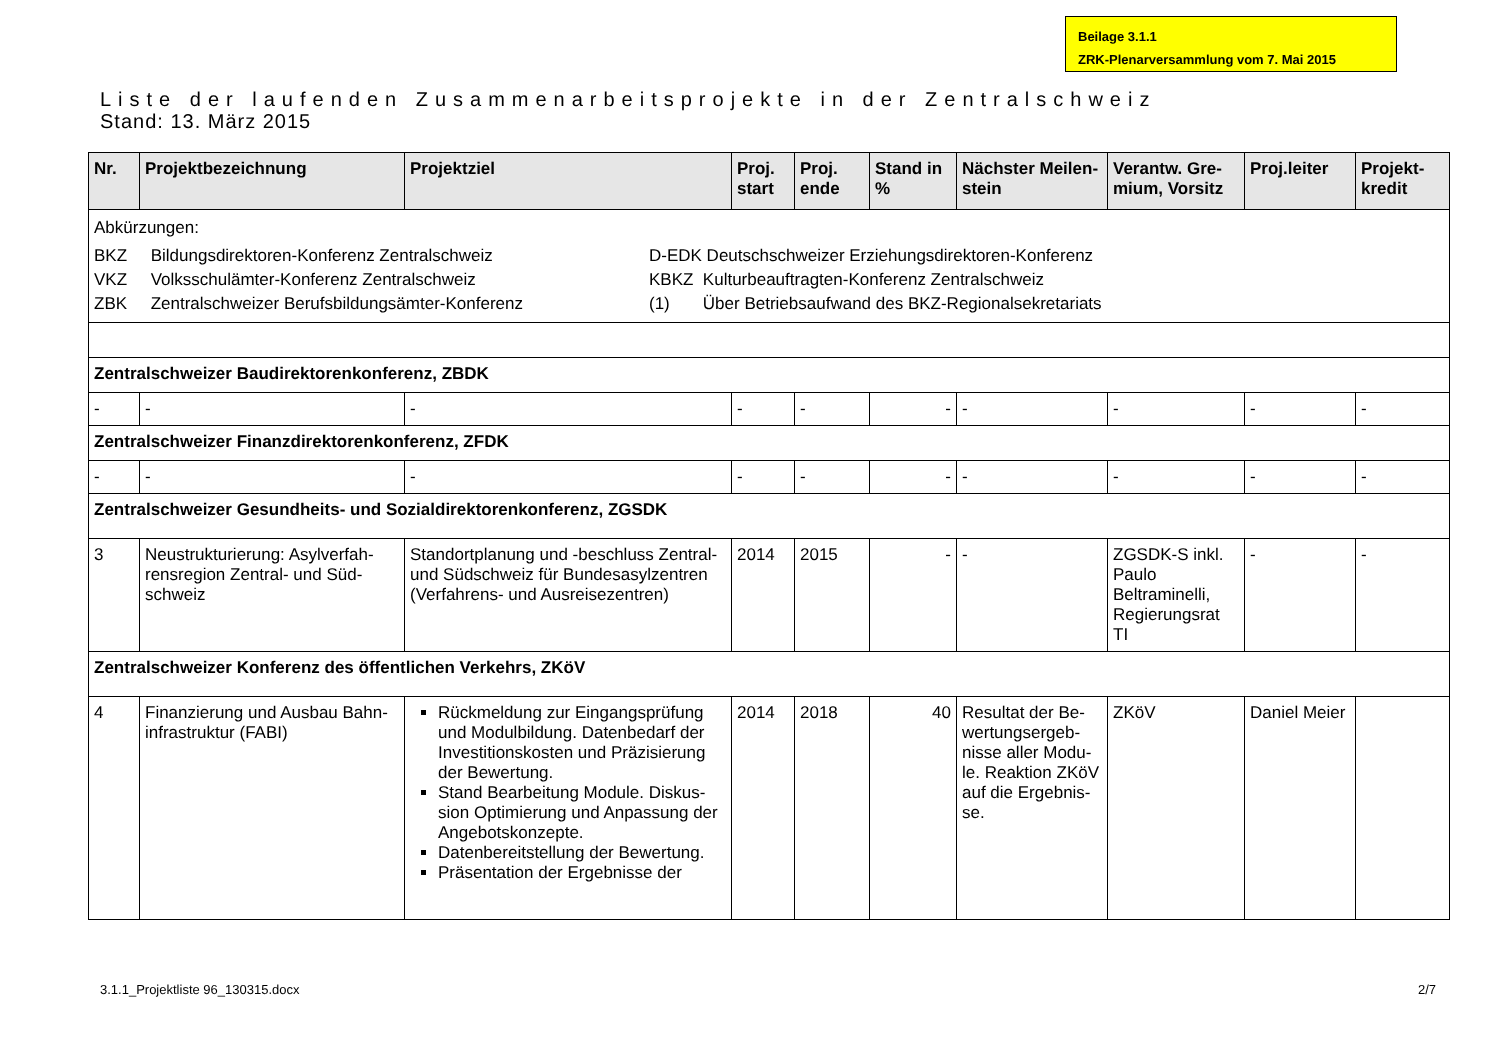Beilage 3.1.1
ZRK-Plenarversammlung vom 7. Mai 2015
Liste der laufenden Zusammenarbeitsprojekte in der Zentralschweiz
Stand: 13. März 2015
| Nr. | Projektbezeichnung | Projektziel | Proj. start | Proj. ende | Stand in % | Nächster Meilen-stein | Verantw. Gre-mium, Vorsitz | Proj.leiter | Projekt-kredit |
| --- | --- | --- | --- | --- | --- | --- | --- | --- | --- |
| Abkürzungen: BKZ Bildungsdirektoren-Konferenz Zentralschweiz VKZ Volksschulämter-Konferenz Zentralschweiz ZBK Zentralschweizer Berufsbildungsämter-Konferenz D-EDK Deutschschweizer Erziehungsdirektoren-Konferenz KBKZ Kulturbeauftragten-Konferenz Zentralschweiz (1) Über Betriebsaufwand des BKZ-Regionalsekretariats | | | | | | | | | |
| Zentralschweizer Baudirektorenkonferenz, ZBDK | | | | | | | | | |
| - | - | - | - | - | - | - | - | - | - |
| Zentralschweizer Finanzdirektorenkonferenz, ZFDK | | | | | | | | | |
| - | - | - | - | - | - | - | - | - | - |
| Zentralschweizer Gesundheits- und Sozialdirektorenkonferenz, ZGSDK | | | | | | | | | |
| 3 | Neustrukturierung: Asylverfah-rensregion Zentral- und Süd-schweiz | Standortplanung und -beschluss Zentral- und Südschweiz für Bundesasylzentren (Verfahrens- und Ausreisezentren) | 2014 | 2015 | - | - | ZGSDK-S inkl. Paulo Beltraminelli, Regierungsrat TI | - | - |
| Zentralschweizer Konferenz des öffentlichen Verkehrs, ZKöV | | | | | | | | | |
| 4 | Finanzierung und Ausbau Bahn-infrastruktur (FABI) | Rückmeldung zur Eingangsprüfung und Modulbildung. Datenbedarf der Investitionskosten und Präzisierung der Bewertung. Stand Bearbeitung Module. Diskus-sion Optimierung und Anpassung der Angebotskonzepte. Datenbereitstellung der Bewertung. Präsentation der Ergebnisse der | 2014 | 2018 | 40 | Resultat der Be-wertungsergeb-nisse aller Modu-le. Reaktion ZKöV auf die Ergebnis-se. | ZKöV | Daniel Meier | |
3.1.1_Projektliste 96_130315.docx 2/7